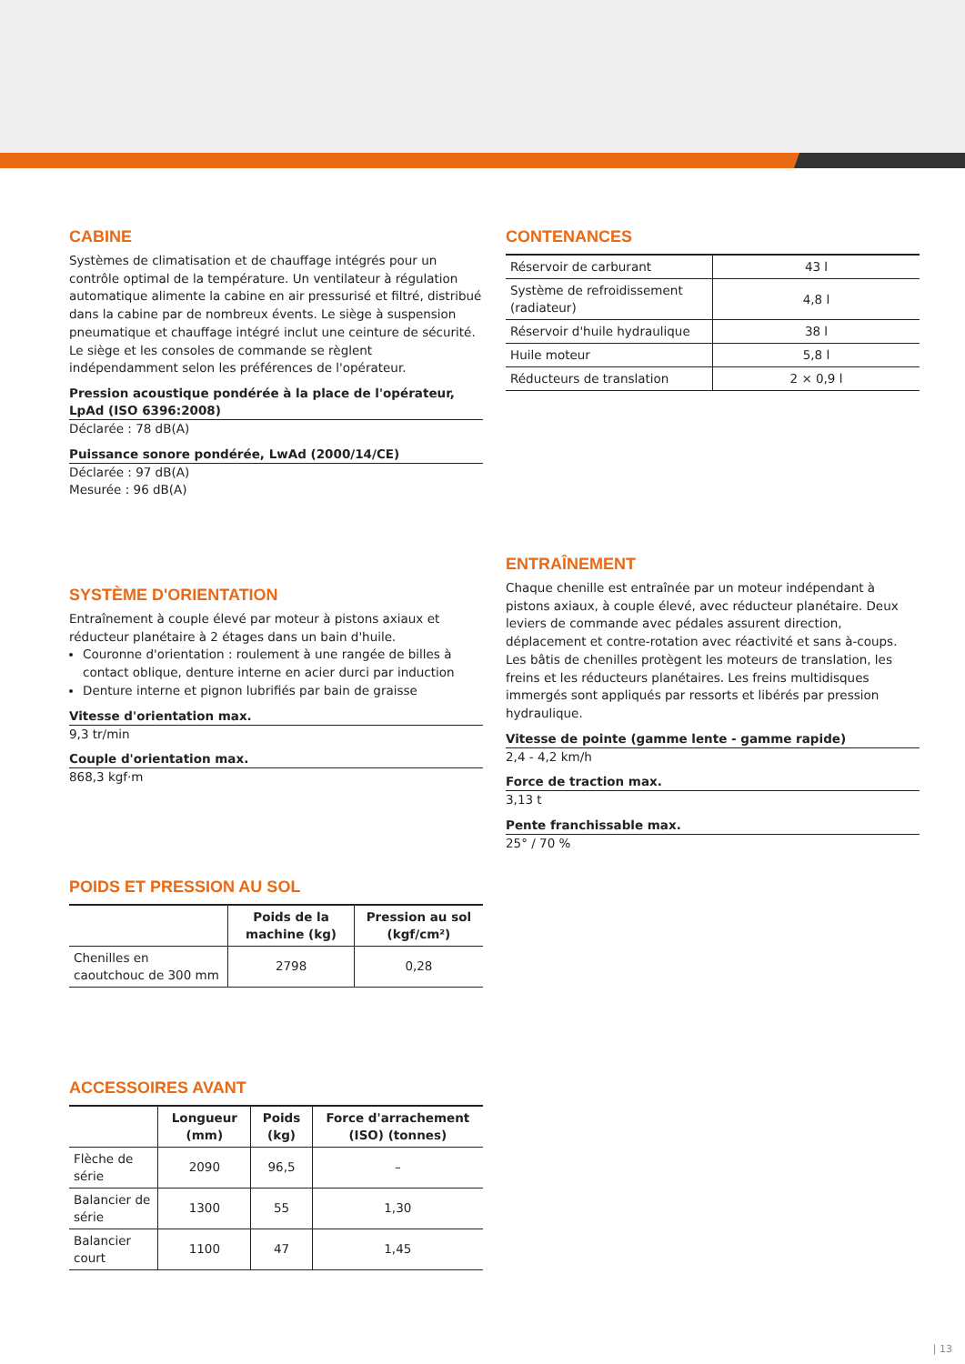CABINE
Systèmes de climatisation et de chauffage intégrés pour un contrôle optimal de la température. Un ventilateur à régulation automatique alimente la cabine en air pressurisé et filtré, distribué dans la cabine par de nombreux évents. Le siège à suspension pneumatique et chauffage intégré inclut une ceinture de sécurité. Le siège et les consoles de commande se règlent indépendamment selon les préférences de l'opérateur.
Pression acoustique pondérée à la place de l'opérateur, LpAd (ISO 6396:2008)
Déclarée : 78 dB(A)
Puissance sonore pondérée, LwAd (2000/14/CE)
Déclarée : 97 dB(A)
Mesurée : 96 dB(A)
SYSTÈME D'ORIENTATION
Entraînement à couple élevé par moteur à pistons axiaux et réducteur planétaire à 2 étages dans un bain d'huile.
Couronne d'orientation : roulement à une rangée de billes à contact oblique, denture interne en acier durci par induction
Denture interne et pignon lubrifiés par bain de graisse
Vitesse d'orientation max.
9,3 tr/min
Couple d'orientation max.
868,3 kgf·m
POIDS ET PRESSION AU SOL
| | Poids de la machine (kg) | Pression au sol (kgf/cm²) |
| --- | --- | --- |
| Chenilles en caoutchouc de 300 mm | 2798 | 0,28 |
ACCESSOIRES AVANT
| | Longueur (mm) | Poids (kg) | Force d'arrachement (ISO) (tonnes) |
| --- | --- | --- | --- |
| Flèche de série | 2090 | 96,5 | – |
| Balancier de série | 1300 | 55 | 1,30 |
| Balancier court | 1100 | 47 | 1,45 |
CONTENANCES
| Réservoir de carburant | 43 l |
| Système de refroidissement (radiateur) | 4,8 l |
| Réservoir d'huile hydraulique | 38 l |
| Huile moteur | 5,8 l |
| Réducteurs de translation | 2 × 0,9 l |
ENTRAÎNEMENT
Chaque chenille est entraînée par un moteur indépendant à pistons axiaux, à couple élevé, avec réducteur planétaire. Deux leviers de commande avec pédales assurent direction, déplacement et contre-rotation avec réactivité et sans à-coups. Les bâtis de chenilles protègent les moteurs de translation, les freins et les réducteurs planétaires. Les freins multidisques immergés sont appliqués par ressorts et libérés par pression hydraulique.
Vitesse de pointe (gamme lente - gamme rapide)
2,4 - 4,2 km/h
Force de traction max.
3,13 t
Pente franchissable max.
25° / 70 %
| 13